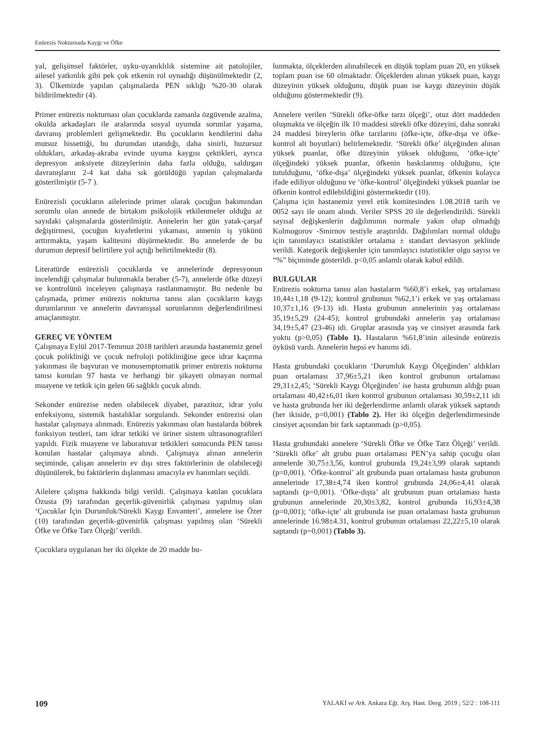Enürezis Nokturnada Kaygı ve Öfke
yal, gelişimsel faktörler, uyku-uyanıklılık sistemine ait patolojiler, ailesel yatkınlık gibi pek çok etkenin rol oynadığı düşünülmektedir (2, 3). Ülkemizde yapılan çalışmalarda PEN sıklığı %20-30 olarak bildirilmektedir (4).
Primer enürezis nokturnası olan çocuklarda zamanla özgüvende azalma, okulda arkadaşları ile aralarında sosyal uyumda sorunlar yaşama, davranış problemleri gelişmektedir. Bu çocukların kendilerini daha mutsuz hissettiği, bu durumdan utandığı, daha sinirli, huzursuz oldukları, arkadaş-akraba evinde uyuma kaygısı çektikleri, ayrıca depresyon anksiyete düzeylerinin daha fazla olduğu, saldırgan davranışların 2-4 kat daha sık görüldüğü yapılan çalışmalarda gösterilmiştir (5-7 ).
Enürezisli çocukların ailelerinde primer olarak çocuğun bakımından sorumlu olan annede de birtakım psikolojik etkilenmeler olduğu az sayıdaki çalışmalarda gösterilmiştir. Annelerin her gün yatak-çarşaf değiştirmesi, çocuğun kıyafetlerini yıkaması, annenin iş yükünü arttırmakta, yaşam kalitesini düşürmektedir. Bu annelerde de bu durumun depresif belirtilere yol açtığı belirtilmektedir (8).
Literatürde enürezisli çocuklarda ve annelerinde depresyonun incelendiği çalışmalar bulunmakla beraber (5-7), annelerde öfke düzeyi ve kontrolünü inceleyen çalışmaya rastlanmamıştır. Bu nedenle bu çalışmada, primer enürezis nokturna tanısı alan çocukların kaygı durumlarının ve annelerin davranışsal sorunlarının değerlendirilmesi amaçlanmıştır.
GEREÇ VE YÖNTEM
Çalışmaya Eylül 2017-Temmuz 2018 tarihleri arasında hastanemiz genel çocuk polikliniği ve çocuk nefroloji polikliniğine gece idrar kaçırma yakınması ile başvuran ve monosemptomatik primer enürezis nokturna tanısı konulan 97 hasta ve herhangi bir şikayeti olmayan normal muayene ve tetkik için gelen 66 sağlıklı çocuk alındı.
Sekonder enürezise neden olabilecek diyabet, parazitoz, idrar yolu enfeksiyonu, sistemik hastalıklar sorgulandı. Sekonder enürezisi olan hastalar çalışmaya alınmadı. Enürezis yakınması olan hastalarda böbrek fonksiyon testleri, tam idrar tetkiki ve üriner sistem ultrasonografileri yapıldı. Fizik muayene ve laboratuvar tetkikleri sonucunda PEN tanısı konulan hastalar çalışmaya alındı. Çalışmaya alınan annelerin seçiminde, çalışan annelerin ev dışı stres faktörlerinin de olabileceği düşünülerek, bu faktörlerin dışlanması amacıyla ev hanımları seçildi.
Ailelere çalışma hakkında bilgi verildi. Çalışmaya katılan çocuklara Özusta (9) tarafından geçerlik-güvenirlik çalışması yapılmış olan ‘Çocuklar İçin Durumluk/Sürekli Kaygı Envanteri’, annelere ise Özer (10) tarafından geçerlik-güvenirlik çalışması yapılmış olan ‘Sürekli Öfke ve Öfke Tarz Ölçeği’ verildi.
Çocuklara uygulanan her iki ölçekte de 20 madde bu-
lunmakta, ölçeklerden alınabilecek en düşük toplam puan 20, en yüksek toplam puan ise 60 olmaktadır. Ölçeklerden alınan yüksek puan, kaygı düzeyinin yüksek olduğunu, düşük puan ise kaygı düzeyinin düşük olduğunu göstermektedir (9).
Annelere verilen ‘Sürekli öfke-öfke tarzı ölçeği’, otuz dört maddeden oluşmakta ve ölçeğin ilk 10 maddesi sürekli öfke düzeyini, daha sonraki 24 maddesi bireylerin öfke tarzlarını (öfke-içte, öfke-dışa ve öfke-kontrol alt boyutları) belirlemektedir. ‘Sürekli öfke’ ölçeğinden alınan yüksek puanlar, öfke düzeyinin yüksek olduğunu, ‘öfke-içte’ ölçeğindeki yüksek puanlar, öfkenin baskılanmış olduğunu, içte tutulduğunu, ‘öfke-dışa’ ölçeğindeki yüksek puanlar, öfkenin kolayca ifade ediliyor olduğunu ve ‘öfke-kontrol’ ölçeğindeki yüksek puanlar ise öfkenin kontrol edilebildiğini göstermektedir (10).
Çalışma için hastanemiz yerel etik komitesinden 1.08.2018 tarih ve 0052 sayı ile onam alındı. Veriler SPSS 20 ile değerlendirildi. Sürekli sayısal değişkenlerin dağılımının normale yakın olup olmadığı Kolmogorov -Smirnov testiyle araştırıldı. Dağılımları normal olduğu için tanımlayıcı istatistikler ortalama ± standart deviasyon şeklinde verildi. Kategorik değişkenler için tanımlayıcı istatistikler olgu sayısı ve “%” biçiminde gösterildi. p<0,05 anlamlı olarak kabul edildi.
BULGULAR
Enürezis nokturna tanısı alan hastaların %60,8’i erkek, yaş ortalaması 10,44±1,18 (9-12); kontrol grubunun %62,1’i erkek ve yaş ortalaması 10,37±1,16 (9-13) idi. Hasta grubunun annelerinin yaş ortalaması 35,19±5,29 (24-45); kontrol grubundaki annelerin yaş ortalaması 34,19±5,47 (23-46) idi. Gruplar arasında yaş ve cinsiyet arasında fark yoktu (p>0,05) (Tablo 1). Hastaların %61,8’inin ailesinde enürezis öyküsü vardı. Annelerin hepsi ev hanımı idi.
Hasta grubundaki çocukların ‘Durumluk Kaygı Ölçeğinden’ aldıkları puan ortalaması 37,96±5,21 iken kontrol grubunun ortalaması 29,31±2,45; ‘Sürekli Kaygı Ölçeğinden’ ise hasta grubunun aldığı puan ortalaması 40,42±6,01 iken kontrol grubunun ortalaması 30,59±2,11 idi ve hasta grubunda her iki değerlendirme anlamlı olarak yüksek saptandı (her ikiside, p=0,001) (Tablo 2). Her iki ölçeğin değerlendirmesinde cinsiyet açısından bir fark saptanmadı (p>0,05).
Hasta grubundaki annelere ‘Sürekli Öfke ve Öfke Tarz Ölçeği’ verildi. ‘Sürekli öfke’ alt grubu puan ortalaması PEN’ya sahip çocuğu olan annelerde 30,75±3,56, kontrol grubunda 19,24±3,99 olarak saptandı (p=0,001). ‘Öfke-kontrol’ alt grubunda puan ortalaması hasta grubunun annelerinde 17,38±4,74 iken kontrol grubunda 24,06±4,41 olarak saptandı (p=0,001). ‘Öfke-dışta’ alt grubunun puan ortalaması hasta grubunun annelerinde 20,30±3,82, kontrol grubunda 16,93±4,38 (p=0,001); ‘öfke-içte’ alt grubunda ise puan ortalaması hasta grubunun annelerinde 16.98±4.31, kontrol grubunun ortalaması 22,22±5,10 olarak saptandı (p=0,001) (Tablo 3).
109 YALAKİ ve Ark. Ankara Eğt. Arş. Hast. Derg. 2019 ; 52/2 : 108-111